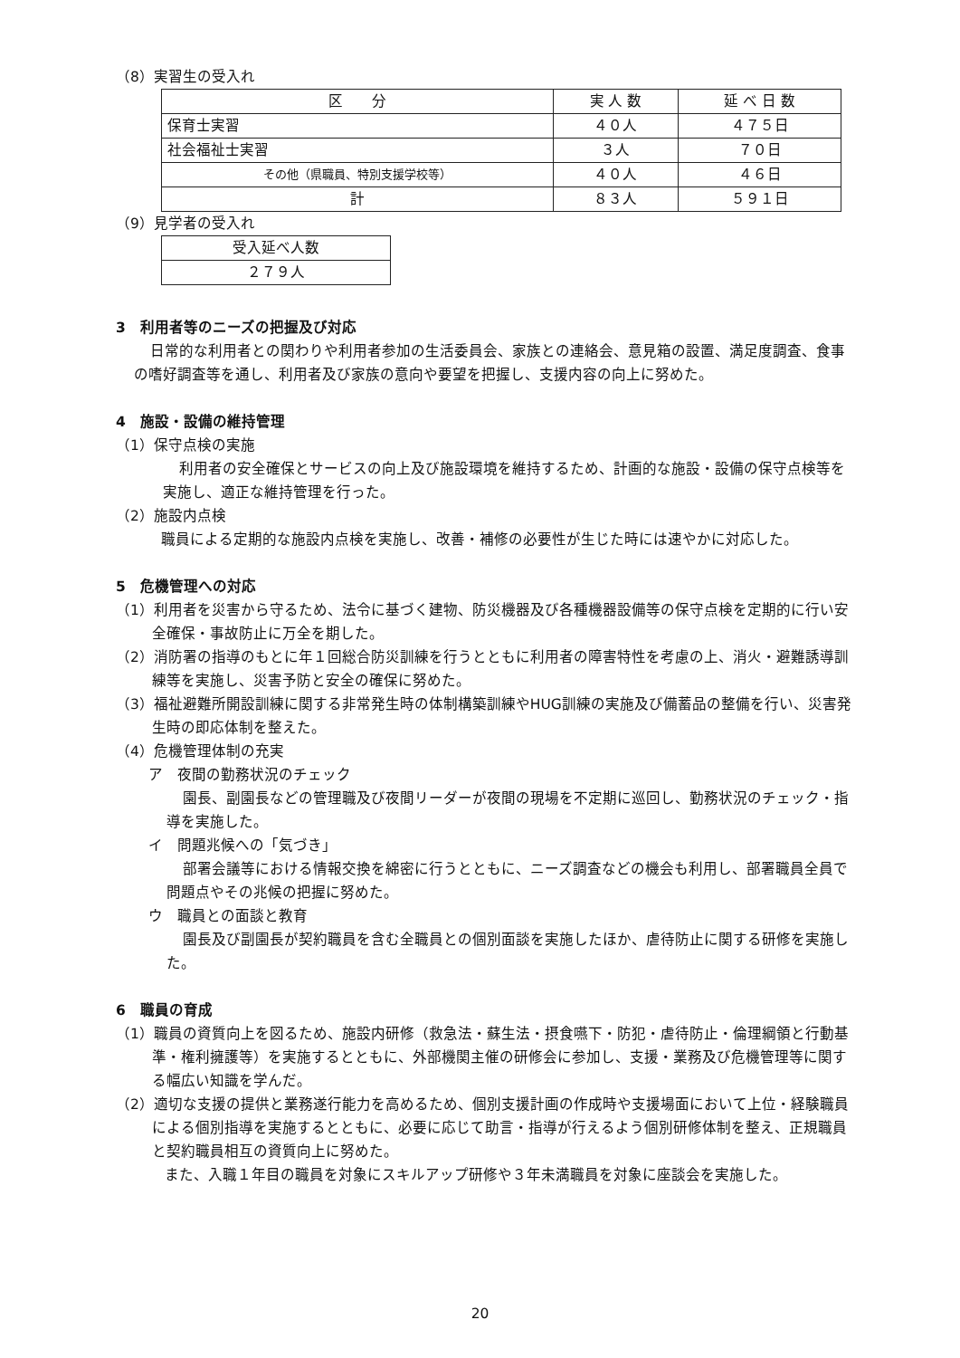（8）実習生の受入れ
| 区 分 | 実 人 数 | 延 べ 日 数 |
| --- | --- | --- |
| 保育士実習 | ４０人 | ４７５日 |
| 社会福祉士実習 | ３人 | ７０日 |
| その他（県職員、特別支援学校等） | ４０人 | ４６日 |
| 計 | ８３人 | ５９１日 |
（9）見学者の受入れ
| 受入延べ人数 |
| --- |
| ２７９人 |
3　利用者等のニーズの把握及び対応
日常的な利用者との関わりや利用者参加の生活委員会、家族との連絡会、意見箱の設置、満足度調査、食事の嗜好調査等を通し、利用者及び家族の意向や要望を把握し、支援内容の向上に努めた。
4　施設・設備の維持管理
（1）保守点検の実施
利用者の安全確保とサービスの向上及び施設環境を維持するため、計画的な施設・設備の保守点検等を実施し、適正な維持管理を行った。
（2）施設内点検
職員による定期的な施設内点検を実施し、改善・補修の必要性が生じた時には速やかに対応した。
5　危機管理への対応
（1）利用者を災害から守るため、法令に基づく建物、防災機器及び各種機器設備等の保守点検を定期的に行い安全確保・事故防止に万全を期した。
（2）消防署の指導のもとに年１回総合防災訓練を行うとともに利用者の障害特性を考慮の上、消火・避難誘導訓練等を実施し、災害予防と安全の確保に努めた。
（3）福祉避難所開設訓練に関する非常発生時の体制構築訓練やHUG訓練の実施及び備蓄品の整備を行い、災害発生時の即応体制を整えた。
（4）危機管理体制の充実
ア　夜間の勤務状況のチェック
園長、副園長などの管理職及び夜間リーダーが夜間の現場を不定期に巡回し、勤務状況のチェック・指導を実施した。
イ　問題兆候への「気づき」
部署会議等における情報交換を綿密に行うとともに、ニーズ調査などの機会も利用し、部署職員全員で問題点やその兆候の把握に努めた。
ウ　職員との面談と教育
園長及び副園長が契約職員を含む全職員との個別面談を実施したほか、虐待防止に関する研修を実施した。
6　職員の育成
（1）職員の資質向上を図るため、施設内研修（救急法・蘇生法・摂食嚥下・防犯・虐待防止・倫理綱領と行動基準・権利擁護等）を実施するとともに、外部機関主催の研修会に参加し、支援・業務及び危機管理等に関する幅広い知識を学んだ。
（2）適切な支援の提供と業務遂行能力を高めるため、個別支援計画の作成時や支援場面において上位・経験職員による個別指導を実施するとともに、必要に応じて助言・指導が行えるよう個別研修体制を整え、正規職員と契約職員相互の資質向上に努めた。
また、入職１年目の職員を対象にスキルアップ研修や３年未満職員を対象に座談会を実施した。
20